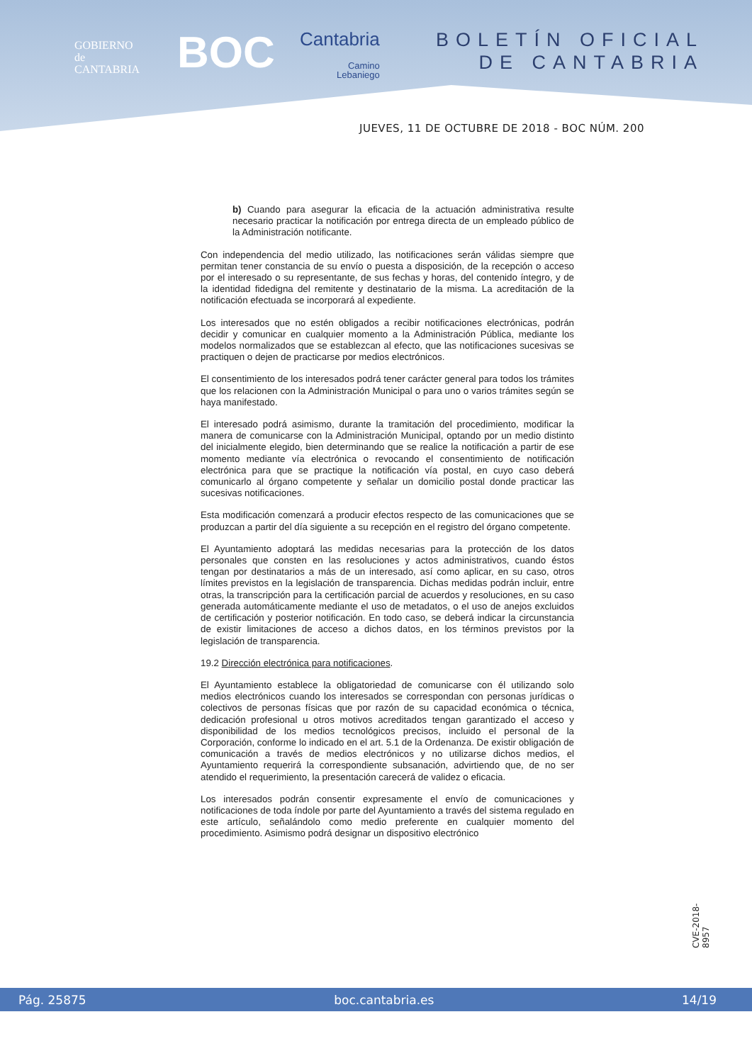GOBIERNO
de
CANTABRIA
BOC Cantabria
Camino
Lebaniego
BOLETÍN OFICIAL
DE CANTABRIA
JUEVES, 11 DE OCTUBRE DE 2018 - BOC NÚM. 200
b) Cuando para asegurar la eficacia de la actuación administrativa resulte necesario practicar la notificación por entrega directa de un empleado público de la Administración notificante.
Con independencia del medio utilizado, las notificaciones serán válidas siempre que permitan tener constancia de su envío o puesta a disposición, de la recepción o acceso por el interesado o su representante, de sus fechas y horas, del contenido íntegro, y de la identidad fidedigna del remitente y destinatario de la misma. La acreditación de la notificación efectuada se incorporará al expediente.
Los interesados que no estén obligados a recibir notificaciones electrónicas, podrán decidir y comunicar en cualquier momento a la Administración Pública, mediante los modelos normalizados que se establezcan al efecto, que las notificaciones sucesivas se practiquen o dejen de practicarse por medios electrónicos.
El consentimiento de los interesados podrá tener carácter general para todos los trámites que los relacionen con la Administración Municipal o para uno o varios trámites según se haya manifestado.
El interesado podrá asimismo, durante la tramitación del procedimiento, modificar la manera de comunicarse con la Administración Municipal, optando por un medio distinto del inicialmente elegido, bien determinando que se realice la notificación a partir de ese momento mediante vía electrónica o revocando el consentimiento de notificación electrónica para que se practique la notificación vía postal, en cuyo caso deberá comunicarlo al órgano competente y señalar un domicilio postal donde practicar las sucesivas notificaciones.
Esta modificación comenzará a producir efectos respecto de las comunicaciones que se produzcan a partir del día siguiente a su recepción en el registro del órgano competente.
El Ayuntamiento adoptará las medidas necesarias para la protección de los datos personales que consten en las resoluciones y actos administrativos, cuando éstos tengan por destinatarios a más de un interesado, así como aplicar, en su caso, otros límites previstos en la legislación de transparencia. Dichas medidas podrán incluir, entre otras, la transcripción para la certificación parcial de acuerdos y resoluciones, en su caso generada automáticamente mediante el uso de metadatos, o el uso de anejos excluidos de certificación y posterior notificación. En todo caso, se deberá indicar la circunstancia de existir limitaciones de acceso a dichos datos, en los términos previstos por la legislación de transparencia.
19.2 Dirección electrónica para notificaciones.
El Ayuntamiento establece la obligatoriedad de comunicarse con él utilizando solo medios electrónicos cuando los interesados se correspondan con personas jurídicas o colectivos de personas físicas que por razón de su capacidad económica o técnica, dedicación profesional u otros motivos acreditados tengan garantizado el acceso y disponibilidad de los medios tecnológicos precisos, incluido el personal de la Corporación, conforme lo indicado en el art. 5.1 de la Ordenanza. De existir obligación de comunicación a través de medios electrónicos y no utilizarse dichos medios, el Ayuntamiento requerirá la correspondiente subsanación, advirtiendo que, de no ser atendido el requerimiento, la presentación carecerá de validez o eficacia.
Los interesados podrán consentir expresamente el envío de comunicaciones y notificaciones de toda índole por parte del Ayuntamiento a través del sistema regulado en este artículo, señalándolo como medio preferente en cualquier momento del procedimiento. Asimismo podrá designar un dispositivo electrónico
CVE-2018-8957
Pág. 25875 boc.cantabria.es 14/19